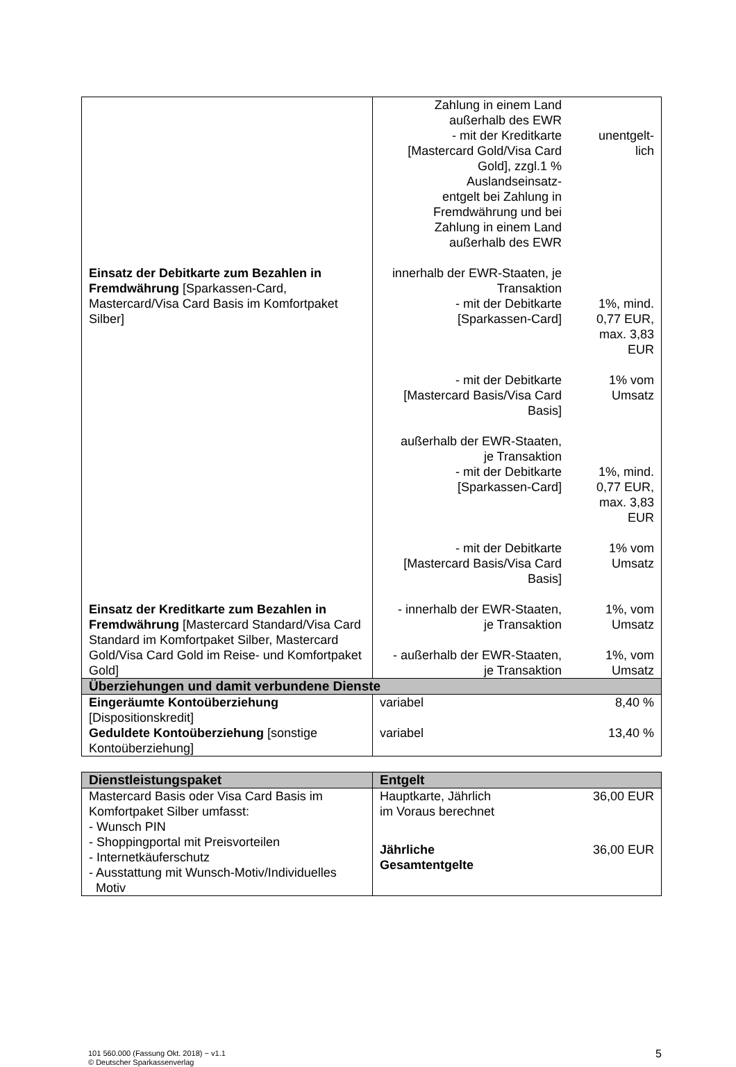| | Zahlung in einem Land außerhalb des EWR - mit der Kreditkarte [Mastercard Gold/Visa Card Gold], zzgl.1 % Auslandseinsatz- entgelt bei Zahlung in Fremdwährung und bei Zahlung in einem Land außerhalb des EWR | unentgelt- lich |
| Einsatz der Debitkarte zum Bezahlen in Fremdwährung [Sparkassen-Card, Mastercard/Visa Card Basis im Komfortpaket Silber] | innerhalb der EWR-Staaten, je Transaktion - mit der Debitkarte [Sparkassen-Card] | 1%, mind. 0,77 EUR, max. 3,83 EUR |
| | - mit der Debitkarte [Mastercard Basis/Visa Card Basis] | 1% vom Umsatz |
| | außerhalb der EWR-Staaten, je Transaktion - mit der Debitkarte [Sparkassen-Card] | 1%, mind. 0,77 EUR, max. 3,83 EUR |
| | - mit der Debitkarte [Mastercard Basis/Visa Card Basis] | 1% vom Umsatz |
| Einsatz der Kreditkarte zum Bezahlen in Fremdwährung [Mastercard Standard/Visa Card Standard im Komfortpaket Silber, Mastercard Gold/Visa Card Gold im Reise- und Komfortpaket Gold] | - innerhalb der EWR-Staaten, je Transaktion | 1%, vom Umsatz |
| | - außerhalb der EWR-Staaten, je Transaktion | 1%, vom Umsatz |
| Überziehungen und damit verbundene Dienste | | |
| Eingeräumte Kontoüberziehung [Dispositionskredit] | variabel | 8,40 % |
| Geduldete Kontoüberziehung [sonstige Kontoüberziehung] | variabel | 13,40 % |
| Dienstleistungspaket | Entgelt | |
| --- | --- | --- |
| Mastercard Basis oder Visa Card Basis im Komfortpaket Silber umfasst: - Wunsch PIN - Shoppingportal mit Preisvorteilen - Internetkäuferschutz - Ausstattung mit Wunsch-Motiv/Individuelles Motiv | Hauptkarte, Jährlich im Voraus berechnet | 36,00 EUR |
| | Jährliche Gesamtentgelte | 36,00 EUR |
101 560.000 (Fassung Okt. 2018) − v1.1
© Deutscher Sparkassenverlag
5